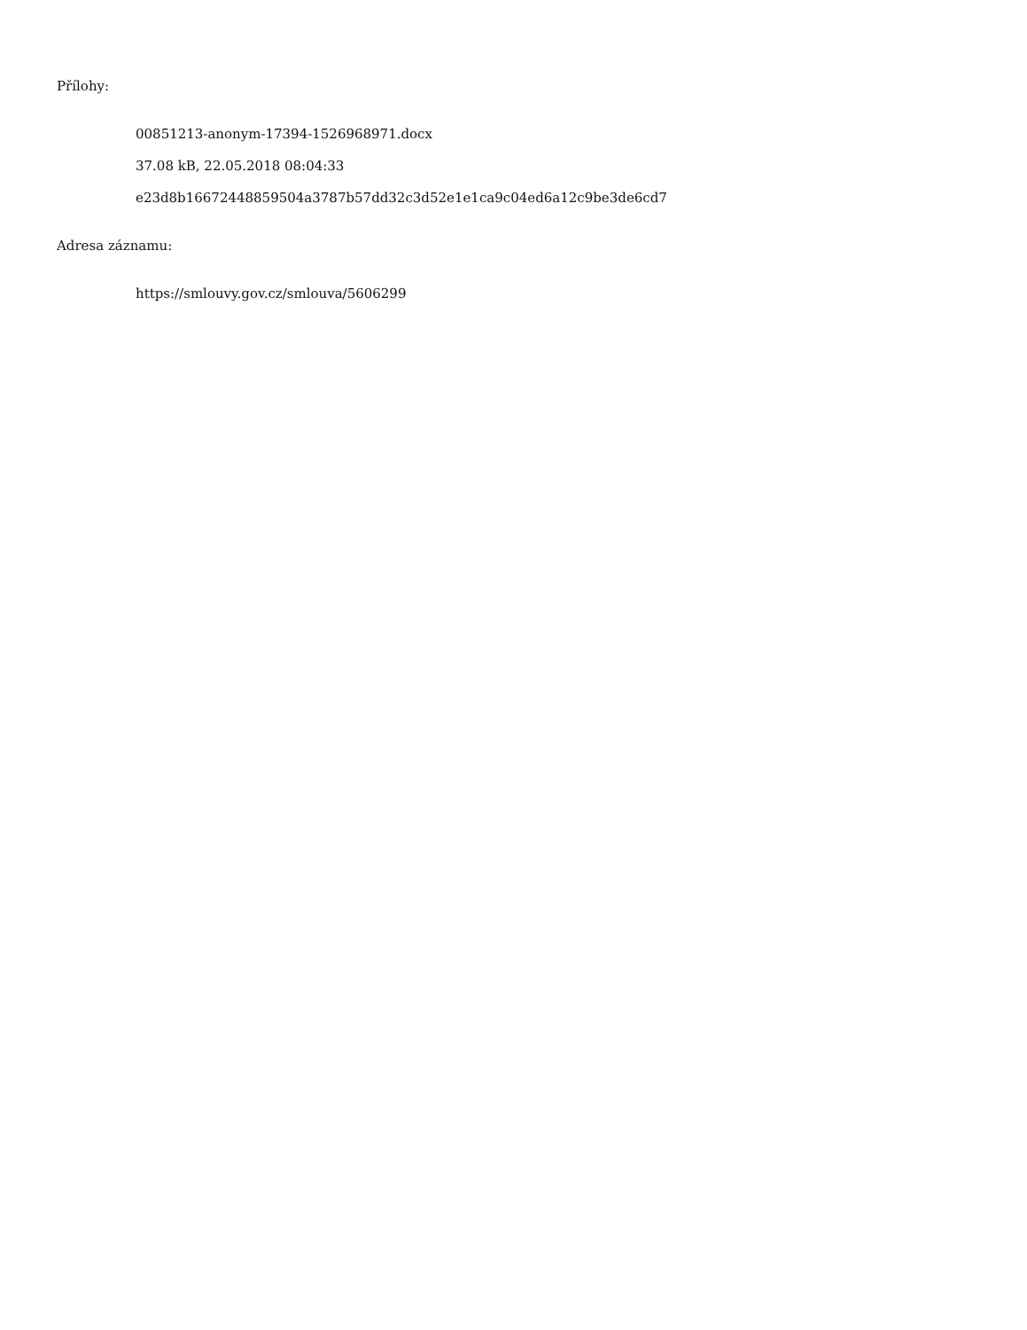Přílohy:
00851213-anonym-17394-1526968971.docx
37.08 kB, 22.05.2018 08:04:33
e23d8b16672448859504a3787b57dd32c3d52e1e1ca9c04ed6a12c9be3de6cd7
Adresa záznamu:
https://smlouvy.gov.cz/smlouva/5606299